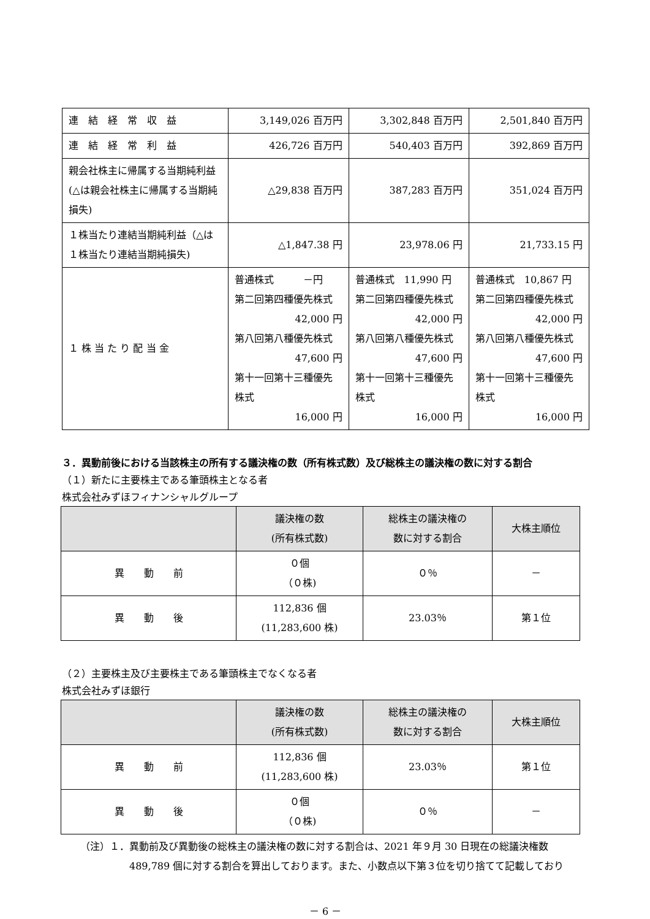| 連 結 経 常 収 益 | 3,149,026 百万円 | 3,302,848 百万円 | 2,501,840 百万円 |
| 連 結 経 常 利 益 | 426,726 百万円 | 540,403 百万円 | 392,869 百万円 |
| 親会社株主に帰属する当期純利益(△は親会社株主に帰属する当期純損失) | △29,838 百万円 | 387,283 百万円 | 351,024 百万円 |
| １株当たり連結当期純利益（△は１株当たり連結当期純損失) | △1,847.38 円 | 23,978.06 円 | 21,733.15 円 |
| １ 株 当 た り 配 当 金 | 普通株式 －円 第二回第四種優先株式 42,000 円 第八回第八種優先株式 47,600 円 第十一回第十三種優先株式 16,000 円 | 普通株式 11,990 円 第二回第四種優先株式 42,000 円 第八回第八種優先株式 47,600 円 第十一回第十三種優先株式 16,000 円 | 普通株式 10,867 円 第二回第四種優先株式 42,000 円 第八回第八種優先株式 47,600 円 第十一回第十三種優先株式 16,000 円 |
３．異動前後における当該株主の所有する議決権の数（所有株式数）及び総株主の議決権の数に対する割合
（１）新たに主要株主である筆頭株主となる者
株式会社みずほフィナンシャルグループ
| | 議決権の数 (所有株式数) | 総株主の議決権の 数に対する割合 | 大株主順位 |
| --- | --- | --- | --- |
| 異 動 前 | ０個 （０株) | ０％ | － |
| 異 動 後 | 112,836 個 (11,283,600 株) | 23.03％ | 第１位 |
（２）主要株主及び主要株主である筆頭株主でなくなる者
株式会社みずほ銀行
| | 議決権の数 (所有株式数) | 総株主の議決権の 数に対する割合 | 大株主順位 |
| --- | --- | --- | --- |
| 異 動 前 | 112,836 個 (11,283,600 株) | 23.03％ | 第１位 |
| 異 動 後 | ０個 （０株) | ０％ | － |
（注）１．異動前及び異動後の総株主の議決権の数に対する割合は、2021 年９月 30 日現在の総議決権数
489,789 個に対する割合を算出しております。また、小数点以下第３位を切り捨てて記載しており
－ 6 －